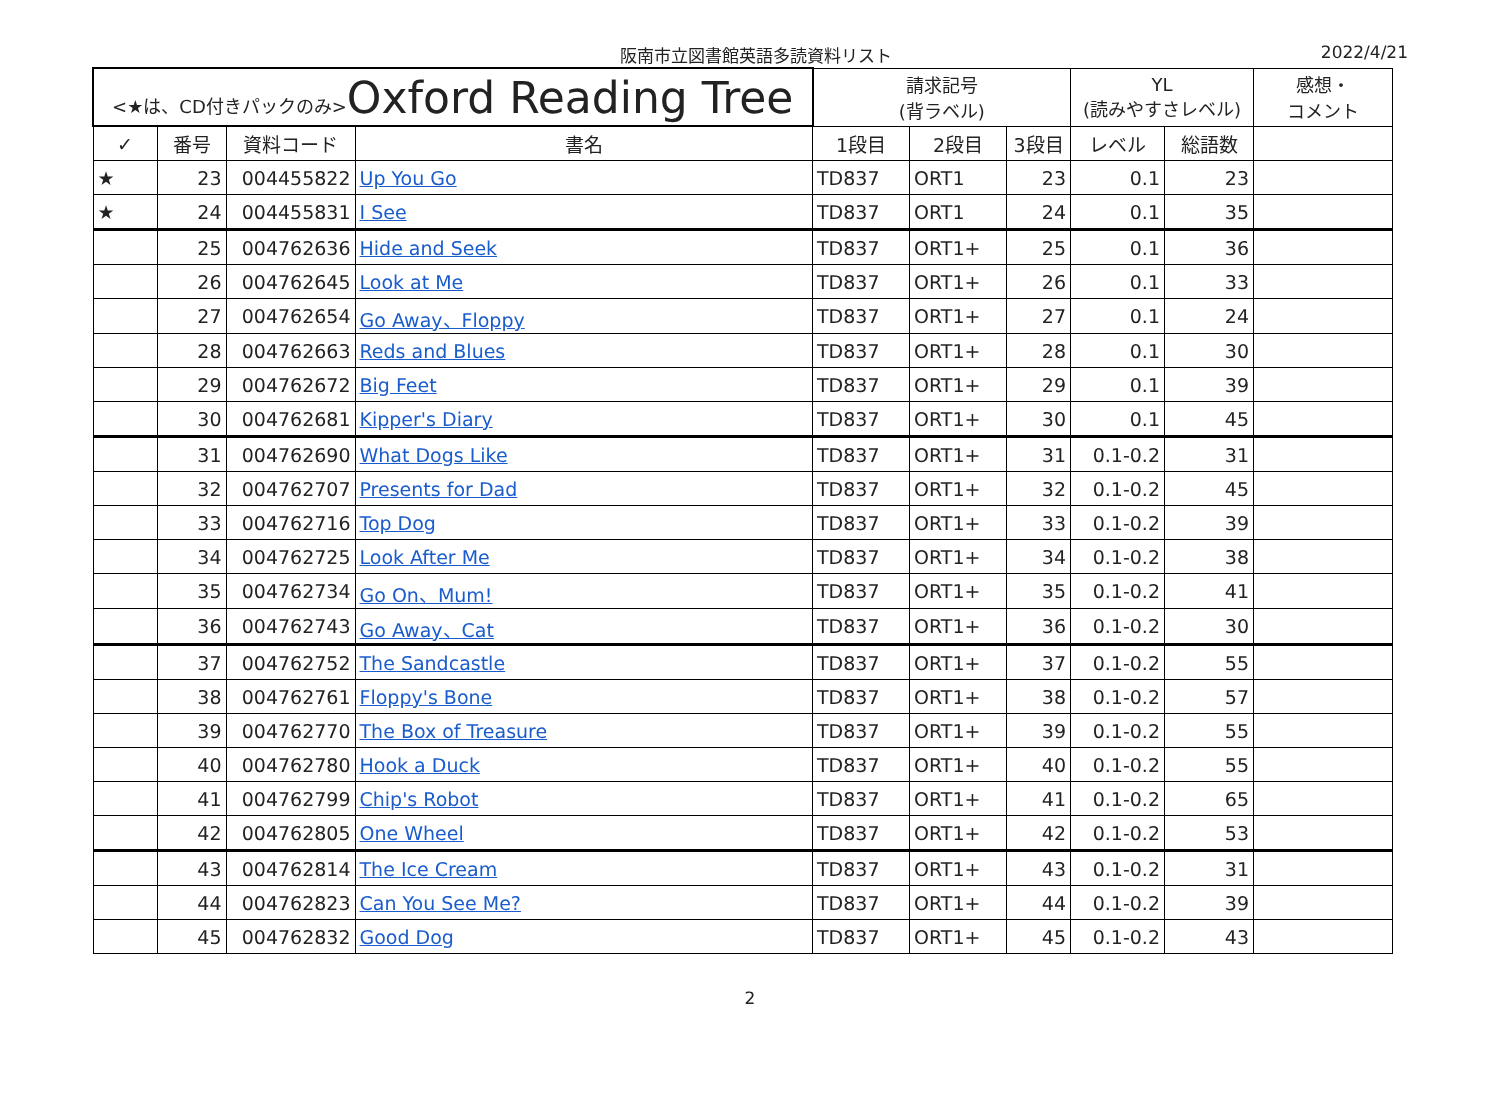阪南市立図書館英語多読資料リスト 2022/4/21
| <★は、CD付きパックのみ> Oxford Reading Tree | | | | 請求記号 (背ラベル) | | | YL (読みやすさレベル) | | 感想・ コメント |
| ✓ | 番号 | 資料コード | 書名 | 1段目 | 2段目 | 3段目 | レベル | 総語数 | |
| ★ | 23 | 004455822 | Up You Go | TD837 | ORT1 | 23 | 0.1 | 23 | |
| ★ | 24 | 004455831 | I See | TD837 | ORT1 | 24 | 0.1 | 35 | |
| | 25 | 004762636 | Hide and Seek | TD837 | ORT1+ | 25 | 0.1 | 36 | |
| | 26 | 004762645 | Look at Me | TD837 | ORT1+ | 26 | 0.1 | 33 | |
| | 27 | 004762654 | Go Away、Floppy | TD837 | ORT1+ | 27 | 0.1 | 24 | |
| | 28 | 004762663 | Reds and Blues | TD837 | ORT1+ | 28 | 0.1 | 30 | |
| | 29 | 004762672 | Big Feet | TD837 | ORT1+ | 29 | 0.1 | 39 | |
| | 30 | 004762681 | Kipper's Diary | TD837 | ORT1+ | 30 | 0.1 | 45 | |
| | 31 | 004762690 | What Dogs Like | TD837 | ORT1+ | 31 | 0.1-0.2 | 31 | |
| | 32 | 004762707 | Presents for Dad | TD837 | ORT1+ | 32 | 0.1-0.2 | 45 | |
| | 33 | 004762716 | Top Dog | TD837 | ORT1+ | 33 | 0.1-0.2 | 39 | |
| | 34 | 004762725 | Look After Me | TD837 | ORT1+ | 34 | 0.1-0.2 | 38 | |
| | 35 | 004762734 | Go On、Mum! | TD837 | ORT1+ | 35 | 0.1-0.2 | 41 | |
| | 36 | 004762743 | Go Away、Cat | TD837 | ORT1+ | 36 | 0.1-0.2 | 30 | |
| | 37 | 004762752 | The Sandcastle | TD837 | ORT1+ | 37 | 0.1-0.2 | 55 | |
| | 38 | 004762761 | Floppy's Bone | TD837 | ORT1+ | 38 | 0.1-0.2 | 57 | |
| | 39 | 004762770 | The Box of Treasure | TD837 | ORT1+ | 39 | 0.1-0.2 | 55 | |
| | 40 | 004762780 | Hook a Duck | TD837 | ORT1+ | 40 | 0.1-0.2 | 55 | |
| | 41 | 004762799 | Chip's Robot | TD837 | ORT1+ | 41 | 0.1-0.2 | 65 | |
| | 42 | 004762805 | One Wheel | TD837 | ORT1+ | 42 | 0.1-0.2 | 53 | |
| | 43 | 004762814 | The Ice Cream | TD837 | ORT1+ | 43 | 0.1-0.2 | 31 | |
| | 44 | 004762823 | Can You See Me? | TD837 | ORT1+ | 44 | 0.1-0.2 | 39 | |
| | 45 | 004762832 | Good Dog | TD837 | ORT1+ | 45 | 0.1-0.2 | 43 | |
2